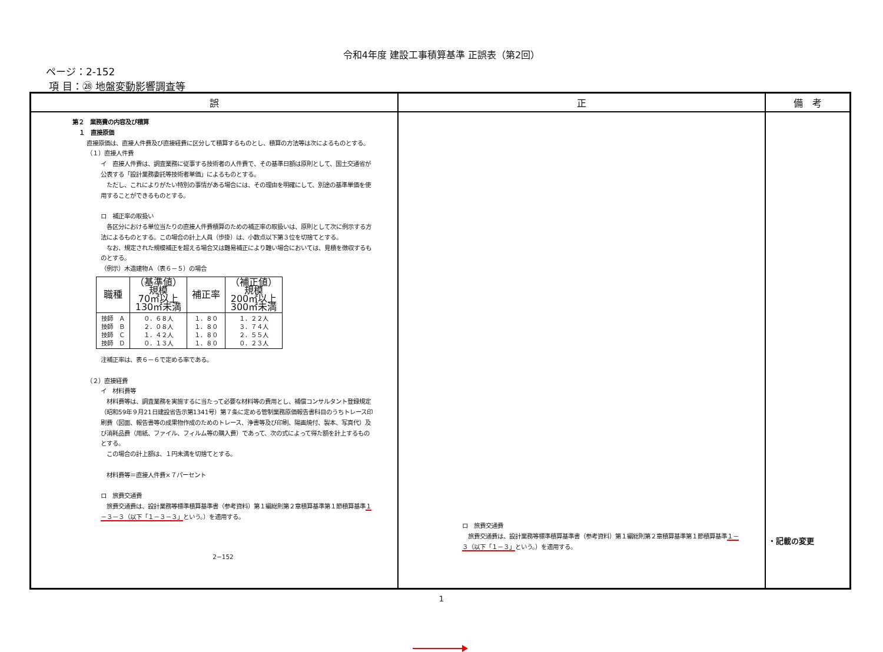令和4年度 建設工事積算基準 正誤表（第2回）
ページ：2-152
項 目：㉘ 地盤変動影響調査等
| 誤 | 正 | 備 考 |
| --- | --- | --- |
| 第２ 業務費の内容及び積算 １ 直接原価 直接原価は、直接人件費及び直接経費に区分して積算するものとし、積算の方法等は次によるものとする。 （１）直接人件費 イ 直接人件費は、調査業務に従事する技術者の人件費で、その基準日額は原則として、国土交通省が公表する「設計業務委託等技術者単価」によるものとする。 ただし、これによりがたい特別の事情がある場合には、その理由を明確にして、別途の基準単価を使用することができるものとする。 ロ 補正率の取扱い 各区分における単位当たりの直接人件費積算のための補正率の取扱いは、原則として次に例示する方法によるものとする。この場合の計上人員（歩掛）は、小数点以下第３位を切捨てとする。 なお、規定された規模補正を超える場合又は難易補正により難い場合においては、見積を徴収するものとする。 （例示）木造建物Ａ（表６－５）の場合 / 職種 / （基準値） 規模 70㎡以上 130㎡未満 / 補正率 / （補正値） 規模 200㎡以上 300㎡未満 / / --- / --- / --- / --- / / 技師 Ａ 技師 Ｂ 技師 Ｃ 技師 Ｄ / ０．６８人 ２．０８人 １．４２人 ０．１３人 / １．８０ １．８０ １．８０ １．８０ / １．２２人 ３．７４人 ２．５５人 ０．２３人 / 注補正率は、表６－６で定める率である。 （２）直接経費 イ 材料費等 材料費等は、調査業務を実施するに当たって必要な材料等の費用とし、補償コンサルタント登録規定（昭和59年９月21日建設省告示第1341号）第７条に定める管制業務原価報告書科目のうちトレース印刷費（図面、報告書等の成果物作成のためのトレース、浄書等及び印刷、陽画焼付、製本、写真代）及び消耗品費（用紙、ファイル、フィルム等の購入費）であって、次の式によって得た額を計上するものとする。 この場合の計上額は、１円未満を切捨てとする。 材料費等＝直接人件費×７パーセント ロ 旅費交通費 旅費交通費は、設計業務等標準積算基準書（参考資料）第１編総則第２章積算基準第１節積算基準 １－３－３（以下「１－３－３」 という。）を適用する。 2−152 | ロ 旅費交通費 旅費交通費は、設計業務等標準積算基準書（参考資料）第１編総則第２章積算基準第１節積算基準 １－３（以下「１－３」 という。）を適用する。 | ・記載の変更 |
1